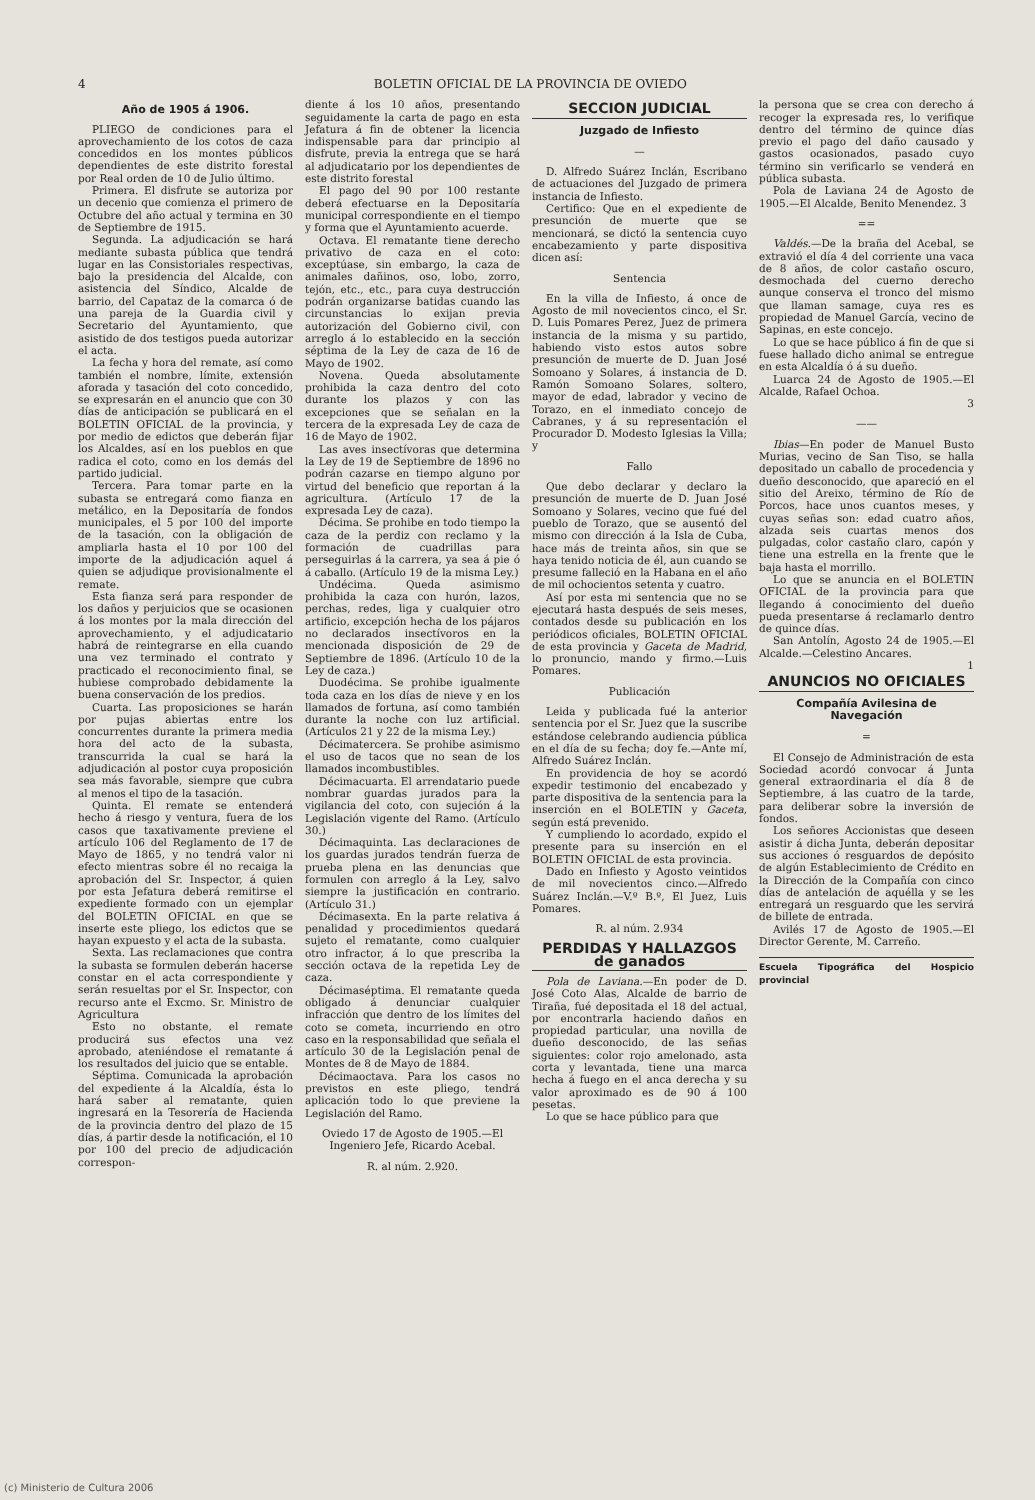4 BOLETIN OFICIAL DE LA PROVINCIA DE OVIEDO
Año de 1905 á 1906.
PLIEGO de condiciones para el aprovechamiento de los cotos de caza concedidos en los montes públicos dependientes de este distrito forestal por Real orden de 10 de Julio último.
Primera. El disfrute se autoriza por un decenio que comienza el primero de Octubre del año actual y termina en 30 de Septiembre de 1915.
Segunda. La adjudicación se hará mediante subasta pública que tendrá lugar en las Consistoriales respectivas, bajo la presidencia del Alcalde, con asistencia del Síndico, Alcalde de barrio, del Capataz de la comarca ó de una pareja de la Guardia civil y Secretario del Ayuntamiento, que asistido de dos testigos pueda autorizar el acta.
La fecha y hora del remate, así como también el nombre, límite, extensión aforada y tasación del coto concedido, se expresarán en el anuncio que con 30 días de anticipación se publicará en el BOLETIN OFICIAL de la provincia, y por medio de edictos que deberán fijar los Alcaldes, así en los pueblos en que radica el coto, como en los demás del partido judicial.
Tercera. Para tomar parte en la subasta se entregará como fianza en metálico, en la Depositaría de fondos municipales, el 5 por 100 del importe de la tasación, con la obligación de ampliarla hasta el 10 por 100 del importe de la adjudicación aquel á quien se adjudique provisionalmente el remate.
Esta fianza será para responder de los daños y perjuicios que se ocasionen á los montes por la mala dirección del aprovechamiento, y el adjudicatario habrá de reintegrarse en ella cuando una vez terminado el contrato y practicado el reconocimiento final, se hubiese comprobado debidamente la buena conservación de los predios.
Cuarta. Las proposiciones se harán por pujas abiertas entre los concurrentes durante la primera media hora del acto de la subasta, transcurrida la cual se hará la adjudicación al postor cuya proposición sea más favorable, siempre que cubra al menos el tipo de la tasación.
Quinta. El remate se entenderá hecho á riesgo y ventura, fuera de los casos que taxativamente previene el artículo 106 del Reglamento de 17 de Mayo de 1865, y no tendrá valor ni efecto mientras sobre él no recaiga la aprobación del Sr. Inspector, á quien por esta Jefatura deberá remitirse el expediente formado con un ejemplar del BOLETIN OFICIAL en que se inserte este pliego, los edictos que se hayan expuesto y el acta de la subasta.
Sexta. Las reclamaciones que contra la subasta se formulen deberán hacerse constar en el acta correspondiente y serán resueltas por el Sr. Inspector, con recurso ante el Excmo. Sr. Ministro de Agricultura
Esto no obstante, el remate producirá sus efectos una vez aprobado, ateniéndose el rematante á los resultados del juicio que se entable.
Séptima. Comunicada la aprobación del expediente á la Alcaldía, ésta lo hará saber al rematante, quien ingresará en la Tesorería de Hacienda de la provincia dentro del plazo de 15 días, á partir desde la notificación, el 10 por 100 del precio de adjudicación correspon-
diente á los 10 años, presentando seguidamente la carta de pago en esta Jefatura á fin de obtener la licencia indispensable para dar principio al disfrute, previa la entrega que se hará al adjudicatario por los dependientes de este distrito forestal
El pago del 90 por 100 restante deberá efectuarse en la Depositaría municipal correspondiente en el tiempo y forma que el Ayuntamiento acuerde.
Octava. El rematante tiene derecho privativo de caza en el coto: exceptúase, sin embargo, la caza de animales dañinos, oso, lobo, zorro, tejón, etc., etc., para cuya destrucción podrán organizarse batidas cuando las circunstancias lo exijan previa autorización del Gobierno civil, con arreglo á lo establecido en la sección séptima de la Ley de caza de 16 de Mayo de 1902.
Novena. Queda absolutamente prohibida la caza dentro del coto durante los plazos y con las excepciones que se señalan en la tercera de la expresada Ley de caza de 16 de Mayo de 1902.
Las aves insectívoras que determina la Ley de 19 de Septiembre de 1896 no podrán cazarse en tiempo alguno por virtud del beneficio que reportan á la agricultura. (Artículo 17 de la expresada Ley de caza).
Décima. Se prohibe en todo tiempo la caza de la perdiz con reclamo y la formación de cuadrillas para perseguirlas á la carrera, ya sea á pie ó á caballo. (Artículo 19 de la misma Ley.)
Undécima. Queda asimismo prohibida la caza con hurón, lazos, perchas, redes, liga y cualquier otro artificio, excepción hecha de los pájaros no declarados insectívoros en la mencionada disposición de 29 de Septiembre de 1896. (Artículo 10 de la Ley de caza.)
Duodécima. Se prohibe igualmente toda caza en los días de nieve y en los llamados de fortuna, así como también durante la noche con luz artificial. (Artículos 21 y 22 de la misma Ley.)
Décimatercera. Se prohibe asimismo el uso de tacos que no sean de los llamados incombustibles.
Décimacuarta. El arrendatario puede nombrar guardas jurados para la vigilancia del coto, con sujeción á la Legislación vigente del Ramo. (Artículo 30.)
Décimaquinta. Las declaraciones de los guardas jurados tendrán fuerza de prueba plena en las denuncias que formulen con arreglo á la Ley, salvo siempre la justificación en contrario. (Artículo 31.)
Décimasexta. En la parte relativa á penalidad y procedimientos quedará sujeto el rematante, como cualquier otro infractor, á lo que prescriba la sección octava de la repetida Ley de caza.
Décimaséptima. El rematante queda obligado á denunciar cualquier infracción que dentro de los límites del coto se cometa, incurriendo en otro caso en la responsabilidad que señala el artículo 30 de la Legislación penal de Montes de 8 de Mayo de 1884.
Décimaoctava. Para los casos no previstos en este pliego, tendrá aplicación todo lo que previene la Legislación del Ramo.
Oviedo 17 de Agosto de 1905.—El Ingeniero Jefe, Ricardo Acebal.
R. al núm. 2.920.
SECCION JUDICIAL
Juzgado de Infiesto
—
D. Alfredo Suárez Inclán, Escribano de actuaciones del Juzgado de primera instancia de Infiesto.
Certifico: Que en el expediente de presunción de muerte que se mencionará, se dictó la sentencia cuyo encabezamiento y parte dispositiva dicen así:
Sentencia
En la villa de Infiesto, á once de Agosto de mil novecientos cinco, el Sr. D. Luis Pomares Perez, Juez de primera instancia de la misma y su partido, habiendo visto estos autos sobre presunción de muerte de D. Juan José Somoano y Solares, á instancia de D. Ramón Somoano Solares, soltero, mayor de edad, labrador y vecino de Torazo, en el inmediato concejo de Cabranes, y á su representación el Procurador D. Modesto Iglesias la Villa; y
Fallo
Que debo declarar y declaro la presunción de muerte de D. Juan José Somoano y Solares, vecino que fué del pueblo de Torazo, que se ausentó del mismo con dirección á la Isla de Cuba, hace más de treinta años, sin que se haya tenido noticia de él, aun cuando se presume falleció en la Habana en el año de mil ochocientos setenta y cuatro.
Así por esta mi sentencia que no se ejecutará hasta después de seis meses, contados desde su publicación en los periódicos oficiales, BOLETIN OFICIAL de esta provincia y Gaceta de Madrid, lo pronuncio, mando y firmo.—Luis Pomares.
Publicación
Leida y publicada fué la anterior sentencia por el Sr. Juez que la suscribe estándose celebrando audiencia pública en el día de su fecha; doy fe.—Ante mí, Alfredo Suárez Inclán.
En providencia de hoy se acordó expedir testimonio del encabezado y parte dispositiva de la sentencia para la inserción en el BOLETIN y Gaceta, según está prevenido.
Y cumpliendo lo acordado, expido el presente para su inserción en el BOLETIN OFICIAL de esta provincia.
Dado en Infiesto y Agosto veintidos de mil novecientos cinco.—Alfredo Suárez Inclán.—V.º B.º, El Juez, Luis Pomares.
R. al núm. 2.934
PERDIDAS Y HALLAZGOS
de ganados
Pola de Laviana.—En poder de D. José Coto Alas, Alcalde de barrio de Tiraña, fué depositada el 18 del actual, por encontrarla haciendo daños en propiedad particular, una novilla de dueño desconocido, de las señas siguientes: color rojo amelonado, asta corta y levantada, tiene una marca hecha á fuego en el anca derecha y su valor aproximado es de 90 á 100 pesetas.
Lo que se hace público para que
la persona que se crea con derecho á recoger la expresada res, lo verifique dentro del término de quince días previo el pago del daño causado y gastos ocasionados, pasado cuyo término sin verificarlo se venderá en pública subasta.
Pola de Laviana 24 de Agosto de 1905.—El Alcalde, Benito Menendez. 3
==
Valdés.—De la braña del Acebal, se extravió el día 4 del corriente una vaca de 8 años, de color castaño oscuro, desmochada del cuerno derecho aunque conserva el tronco del mismo que llaman samage, cuya res es propiedad de Manuel García, vecino de Sapinas, en este concejo.
Lo que se hace público á fin de que si fuese hallado dicho animal se entregue en esta Alcaldía ó á su dueño.
Luarca 24 de Agosto de 1905.—El Alcalde, Rafael Ochoa.
3
——
Ibias—En poder de Manuel Busto Murias, vecino de San Tiso, se halla depositado un caballo de procedencia y dueño desconocido, que apareció en el sitio del Areixo, término de Río de Porcos, hace unos cuantos meses, y cuyas señas son: edad cuatro años, alzada seis cuartas menos dos pulgadas, color castaño claro, capón y tiene una estrella en la frente que le baja hasta el morrillo.
Lo que se anuncia en el BOLETIN OFICIAL de la provincia para que llegando á conocimiento del dueño pueda presentarse á reclamarlo dentro de quince días.
San Antolín, Agosto 24 de 1905.—El Alcalde.—Celestino Ancares.
1
ANUNCIOS NO OFICIALES
Compañía Avilesina de Navegación
=
El Consejo de Administración de esta Sociedad acordó convocar á Junta general extraordinaria el día 8 de Septiembre, á las cuatro de la tarde, para deliberar sobre la inversión de fondos.
Los señores Accionistas que deseen asistir á dicha Junta, deberán depositar sus acciones ó resguardos de depósito de algún Establecimiento de Crédito en la Dirección de la Compañía con cinco días de antelación de aquélla y se les entregará un resguardo que les servirá de billete de entrada.
Avilés 17 de Agosto de 1905.—El Director Gerente, M. Carreño.
Escuela Tipográfica del Hospicio provincial
(c) Ministerio de Cultura 2006